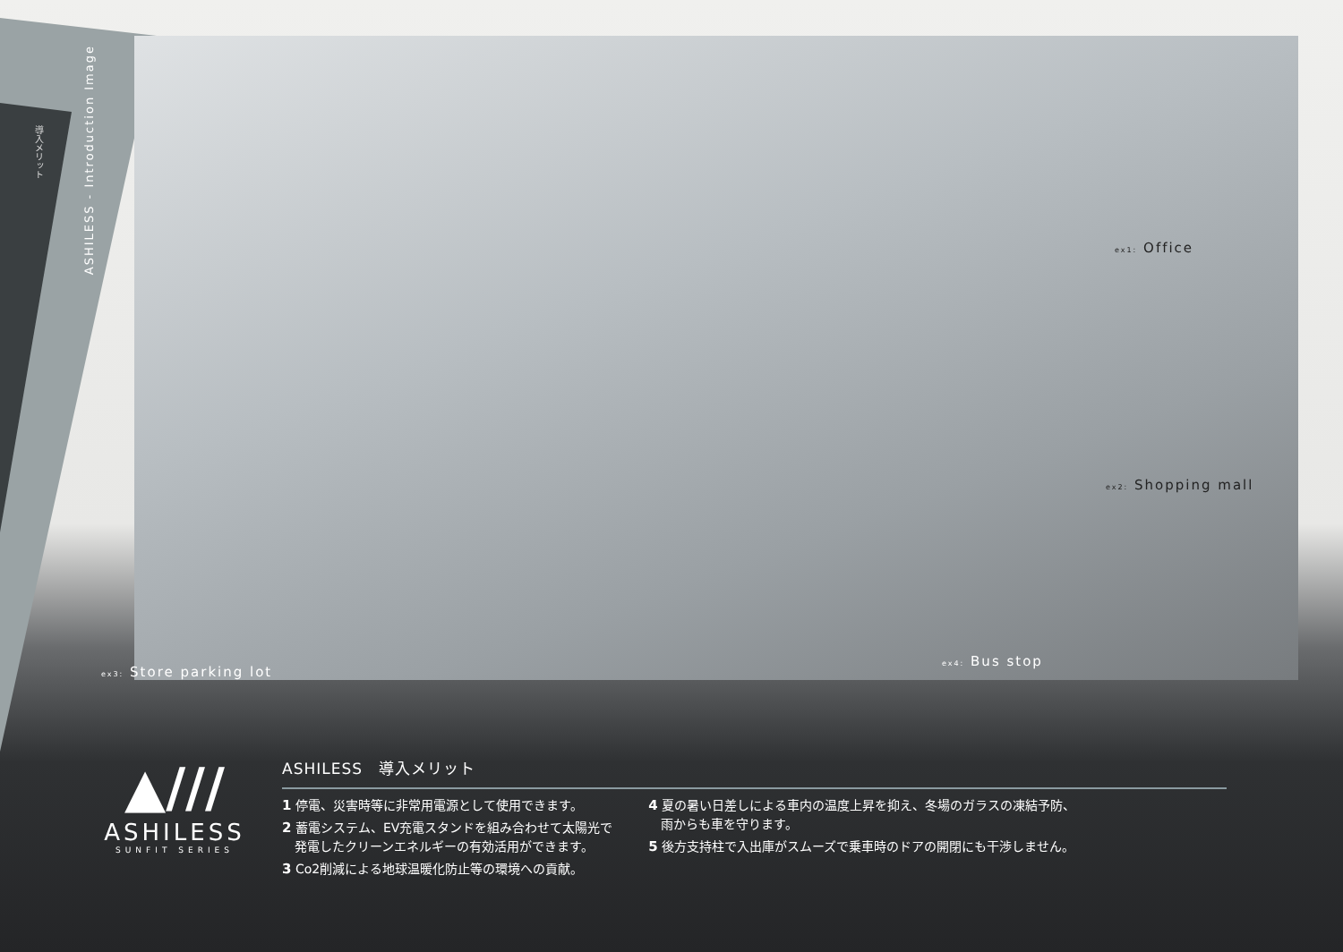ASHILESS - Introduction Image
導入メリット
ex1: Office
ex2: Shopping mall
ex3: Store parking lot
ex4: Bus stop
▲///
ASHILESS
SUNFIT SERIES
ASHILESS　導入メリット
1 停電、災害時等に非常用電源として使用できます。
2 蓄電システム、EV充電スタンドを組み合わせて太陽光で
　発電したクリーンエネルギーの有効活用ができます。
3 Co2削減による地球温暖化防止等の環境への貢献。
4 夏の暑い日差しによる車内の温度上昇を抑え、冬場のガラスの凍結予防、
　雨からも車を守ります。
5 後方支持柱で入出庫がスムーズで乗車時のドアの開閉にも干渉しません。